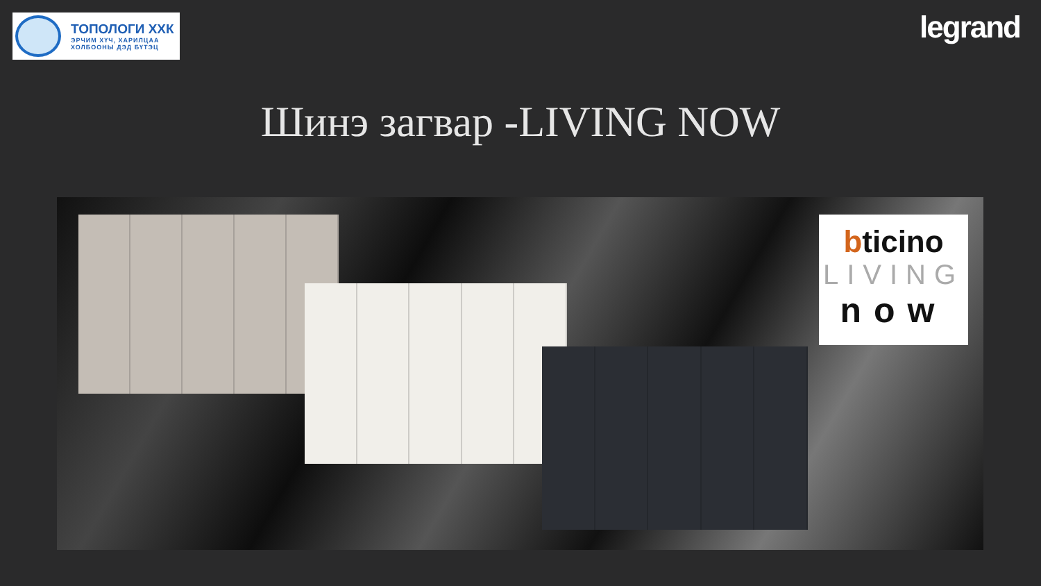ТОПОЛОГИ ХХК
ЭРЧИМ ХҮЧ, ХАРИЛЦАА
ХОЛБООНЫ ДЭД БҮТЭЦ
legrand
Шинэ загвар -LIVING NOW
bticino
LIVING
now